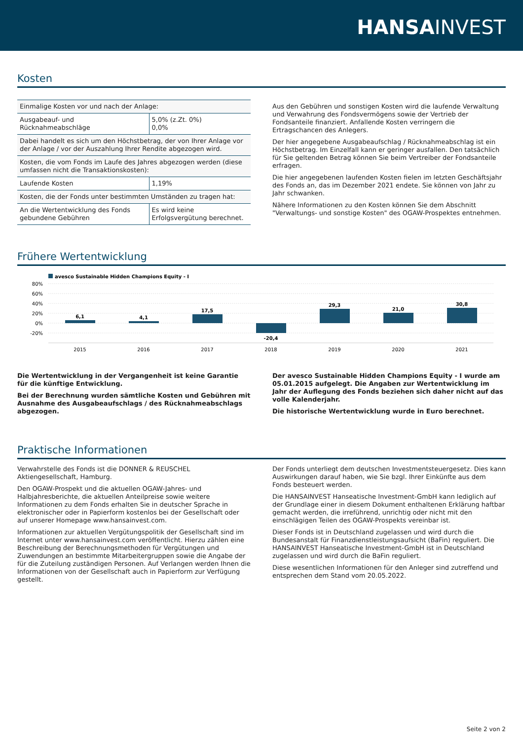HANSA INVEST
Kosten
| Einmalige Kosten vor und nach der Anlage: | |
| Ausgabeauf- und Rücknahmeabschläge | 5,0% (z.Zt. 0%) 0,0% |
| Dabei handelt es sich um den Höchstbetrag, der von Ihrer Anlage vor der Anlage / vor der Auszahlung Ihrer Rendite abgezogen wird. | |
| Kosten, die vom Fonds im Laufe des Jahres abgezogen werden (diese umfassen nicht die Transaktionskosten): | |
| Laufende Kosten | 1,19% |
| Kosten, die der Fonds unter bestimmten Umständen zu tragen hat: | |
| An die Wertentwicklung des Fonds gebundene Gebühren | Es wird keine Erfolgsvergütung berechnet. |
Aus den Gebühren und sonstigen Kosten wird die laufende Verwaltung und Verwahrung des Fondsvermögens sowie der Vertrieb der Fondsanteile finanziert. Anfallende Kosten verringern die Ertragschancen des Anlegers.
Der hier angegebene Ausgabeaufschlag / Rücknahmeabschlag ist ein Höchstbetrag. Im Einzelfall kann er geringer ausfallen. Den tatsächlich für Sie geltenden Betrag können Sie beim Vertreiber der Fondsanteile erfragen.
Die hier angegebenen laufenden Kosten fielen im letzten Geschäftsjahr des Fonds an, das im Dezember 2021 endete. Sie können von Jahr zu Jahr schwanken.
Nähere Informationen zu den Kosten können Sie dem Abschnitt "Verwaltungs- und sonstige Kosten" des OGAW-Prospektes entnehmen.
Frühere Wertentwicklung
avesco Sustainable Hidden Champions Equity - I
80%
60%
40%
20%
0%
-20%
6,1
4,1
17,5
-20,4
29,3
21,0
30,8
2015
2016
2017
2018
2019
2020
2021
Die Wertentwicklung in der Vergangenheit ist keine Garantie für die künftige Entwicklung.
Bei der Berechnung wurden sämtliche Kosten und Gebühren mit Ausnahme des Ausgabeaufschlags / des Rücknahmeabschlags abgezogen.
Der avesco Sustainable Hidden Champions Equity - I wurde am 05.01.2015 aufgelegt. Die Angaben zur Wertentwicklung im Jahr der Auflegung des Fonds beziehen sich daher nicht auf das volle Kalenderjahr.
Die historische Wertentwicklung wurde in Euro berechnet.
Praktische Informationen
Verwahrstelle des Fonds ist die DONNER & REUSCHEL Aktiengesellschaft, Hamburg.
Den OGAW-Prospekt und die aktuellen OGAW-Jahres- und Halbjahresberichte, die aktuellen Anteilpreise sowie weitere Informationen zu dem Fonds erhalten Sie in deutscher Sprache in elektronischer oder in Papierform kostenlos bei der Gesellschaft oder auf unserer Homepage www.hansainvest.com.
Informationen zur aktuellen Vergütungspolitik der Gesellschaft sind im Internet unter www.hansainvest.com veröffentlicht. Hierzu zählen eine Beschreibung der Berechnungsmethoden für Vergütungen und Zuwendungen an bestimmte Mitarbeitergruppen sowie die Angabe der für die Zuteilung zuständigen Personen. Auf Verlangen werden Ihnen die Informationen von der Gesellschaft auch in Papierform zur Verfügung gestellt.
Der Fonds unterliegt dem deutschen Investmentsteuergesetz. Dies kann Auswirkungen darauf haben, wie Sie bzgl. Ihrer Einkünfte aus dem Fonds besteuert werden.
Die HANSAINVEST Hanseatische Investment-GmbH kann lediglich auf der Grundlage einer in diesem Dokument enthaltenen Erklärung haftbar gemacht werden, die irreführend, unrichtig oder nicht mit den einschlägigen Teilen des OGAW-Prospekts vereinbar ist.
Dieser Fonds ist in Deutschland zugelassen und wird durch die Bundesanstalt für Finanzdienstleistungsaufsicht (BaFin) reguliert. Die HANSAINVEST Hanseatische Investment-GmbH ist in Deutschland zugelassen und wird durch die BaFin reguliert.
Diese wesentlichen Informationen für den Anleger sind zutreffend und entsprechen dem Stand vom 20.05.2022.
Seite 2 von 2